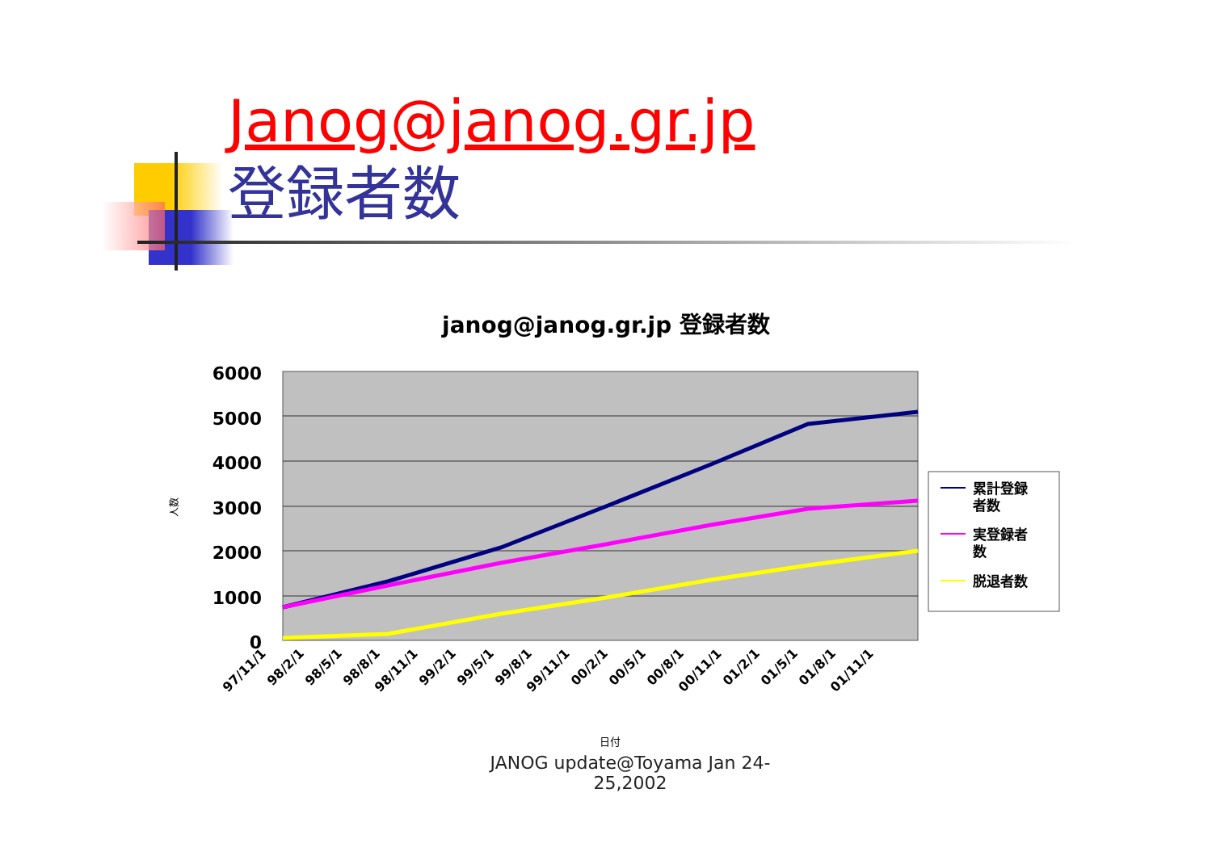Janog@janog.gr.jp
登録者数
janog@janog.gr.jp 登録者数
6000
5000
4000
3000
2000
1000
0
97/11/1
98/2/1
98/5/1
98/8/1
98/11/1
99/2/1
99/5/1
99/8/1
99/11/1
00/2/1
00/5/1
00/8/1
00/11/1
01/2/1
01/5/1
01/8/1
01/11/1
人数
日付
累計登録
者数
実登録者
数
脱退者数
JANOG update@Toyama Jan 24-25,2002